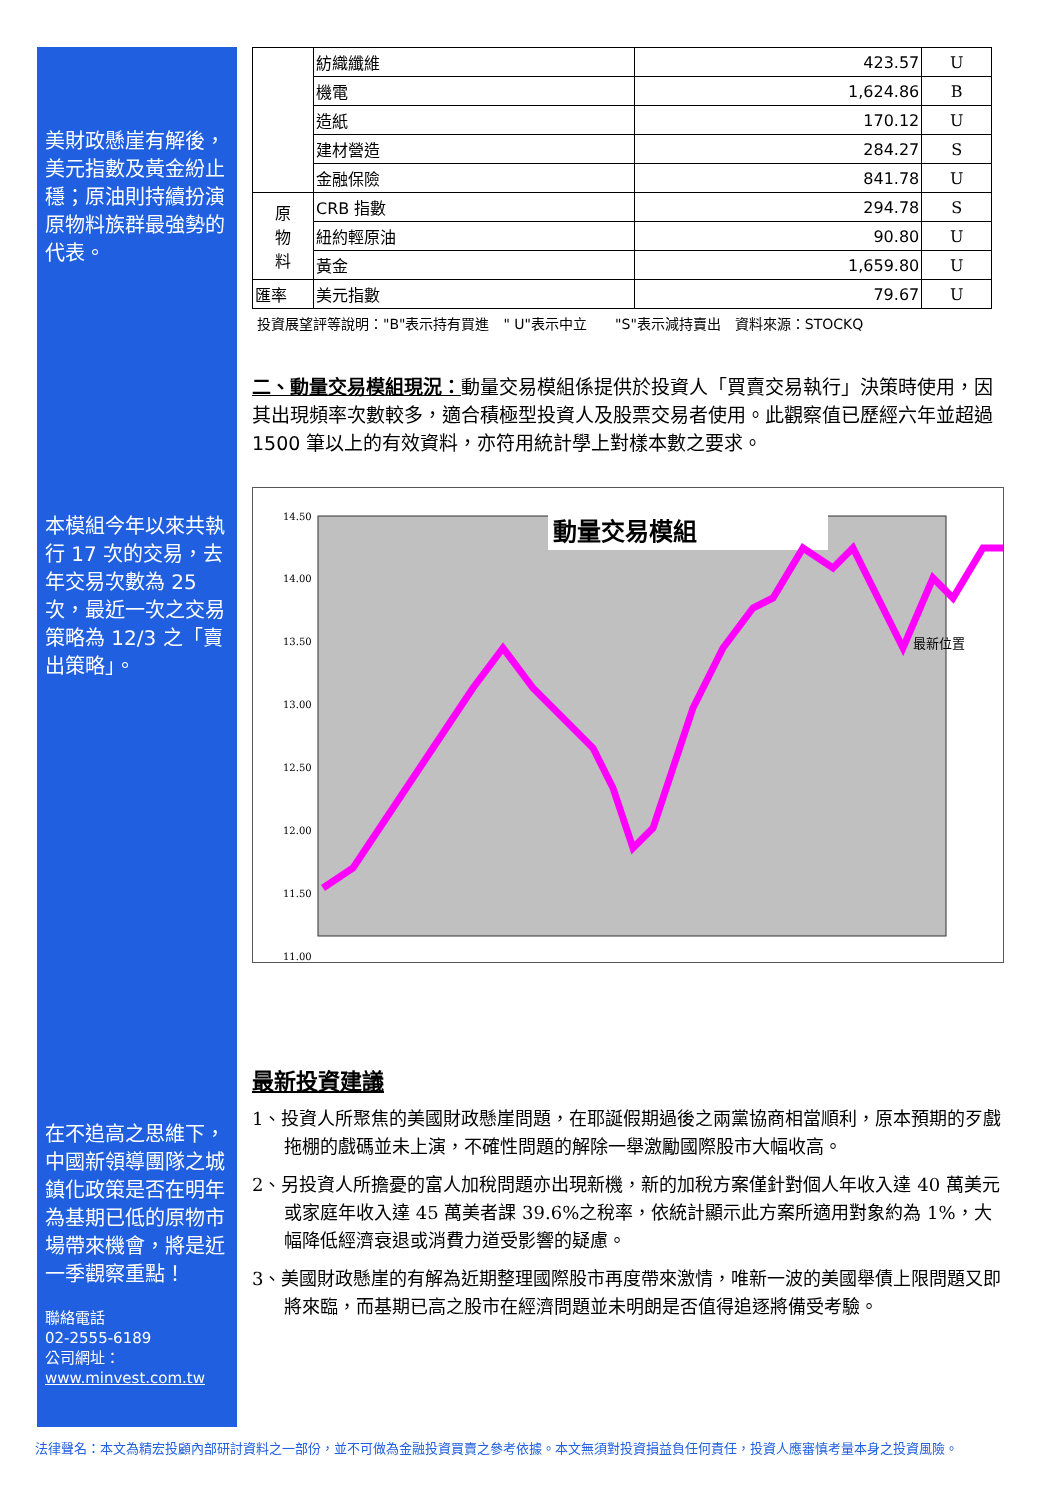美財政懸崖有解後，美元指數及黃金紛止穩；原油則持續扮演原物料族群最強勢的代表。
本模組今年以來共執行 17 次的交易，去年交易次數為 25 次，最近一次之交易策略為 12/3 之「賣出策略」。
在不追高之思維下，中國新領導團隊之城鎮化政策是否在明年為基期已低的原物市場帶來機會，將是近一季觀察重點！
聯絡電話
02-2555-6189
公司網址：
www.minvest.com.tw
| | 紡織纖維 | 423.57 | U |
| | 機電 | 1,624.86 | B |
| | 造紙 | 170.12 | U |
| | 建材營造 | 284.27 | S |
| | 金融保險 | 841.78 | U |
| 原 物 料 | CRB 指數 | 294.78 | S |
| | 紐約輕原油 | 90.80 | U |
| | 黃金 | 1,659.80 | U |
| 匯率 | 美元指數 | 79.67 | U |
投資展望評等說明："B"表示持有買進　" U"表示中立　　"S"表示減持賣出　資料來源：STOCKQ
二、動量交易模組現況：動量交易模組係提供於投資人「買賣交易執行」決策時使用，因其出現頻率次數較多，適合積極型投資人及股票交易者使用。此觀察值已歷經六年並超過 1500 筆以上的有效資料，亦符用統計學上對樣本數之要求。
14.50
14.00
13.50
13.00
12.50
12.00
11.50
11.00
動量交易模組
最新位置
最新投資建議
1、投資人所聚焦的美國財政懸崖問題，在耶誕假期過後之兩黨協商相當順利，原本預期的歹戲拖棚的戲碼並未上演，不確性問題的解除一舉激勵國際股市大幅收高。
2、另投資人所擔憂的富人加稅問題亦出現新機，新的加稅方案僅針對個人年收入達 40 萬美元或家庭年收入達 45 萬美者課 39.6%之稅率，依統計顯示此方案所適用對象約為 1%，大幅降低經濟衰退或消費力道受影響的疑慮。
3、美國財政懸崖的有解為近期整理國際股市再度帶來激情，唯新一波的美國舉債上限問題又即將來臨，而基期已高之股市在經濟問題並未明朗是否值得追逐將備受考驗。
法律聲名：本文為精宏投顧內部研討資料之一部份，並不可做為金融投資買賣之參考依據。本文無須對投資損益負任何責任，投資人應審慎考量本身之投資風險。